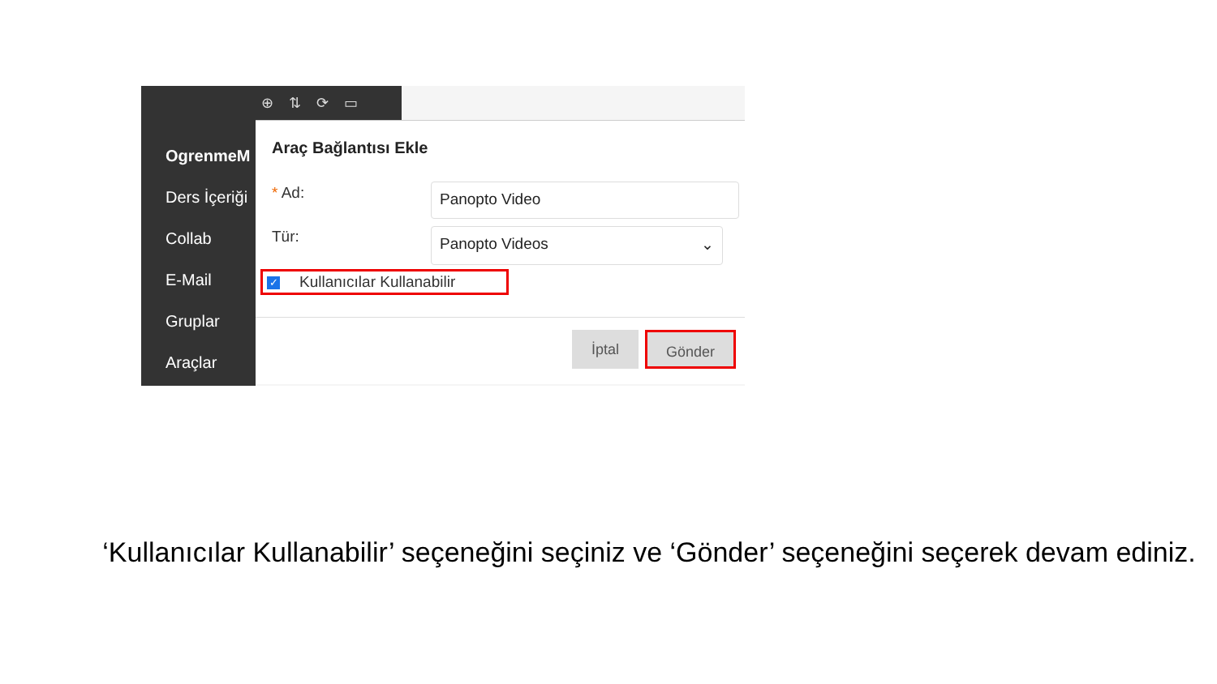OgrenmeM
Ders İçeriği
Collab
E-Mail
Gruplar
Araçlar
⊕ ⇅ ⟳ ▭
Araç Bağlantısı Ekle
* Ad: Panopto Video
Tür: Panopto Videos ⌄
Kullanıcılar Kullanabilir ✓
İptal Gönder
‘Kullanıcılar Kullanabilir’ seçeneğini seçiniz ve ‘Gönder’ seçeneğini seçerek devam ediniz.